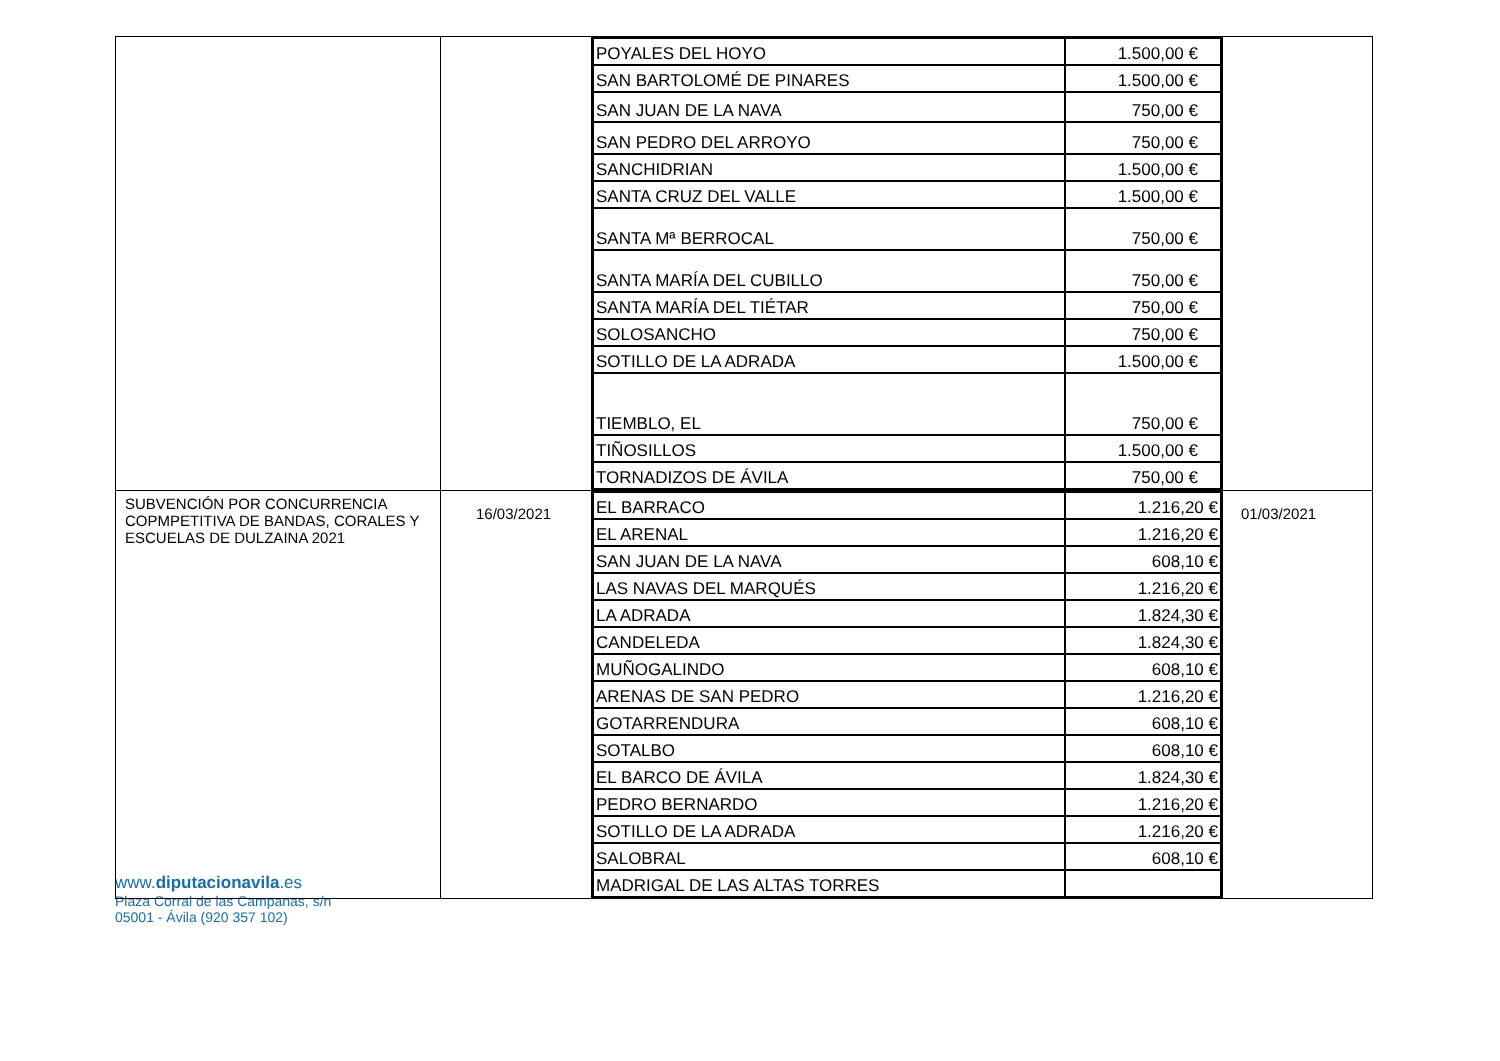| | | / POYALES DEL HOYO / 1.500,00 € / / SAN BARTOLOMÉ DE PINARES / 1.500,00 € / / SAN JUAN DE LA NAVA / 750,00 € / / SAN PEDRO DEL ARROYO / 750,00 € / / SANCHIDRIAN / 1.500,00 € / / SANTA CRUZ DEL VALLE / 1.500,00 € / / SANTA Mª BERROCAL / 750,00 € / / SANTA MARÍA DEL CUBILLO / 750,00 € / / SANTA MARÍA DEL TIÉTAR / 750,00 € / / SOLOSANCHO / 750,00 € / / SOTILLO DE LA ADRADA / 1.500,00 € / / TIEMBLO, EL / 750,00 € / / TIÑOSILLOS / 1.500,00 € / / TORNADIZOS DE ÁVILA / 750,00 € / | |
| SUBVENCIÓN POR CONCURRENCIA COPMPETITIVA DE BANDAS, CORALES Y ESCUELAS DE DULZAINA 2021 | 16/03/2021 | / EL BARRACO / 1.216,20 € / / EL ARENAL / 1.216,20 € / / SAN JUAN DE LA NAVA / 608,10 € / / LAS NAVAS DEL MARQUÉS / 1.216,20 € / / LA ADRADA / 1.824,30 € / / CANDELEDA / 1.824,30 € / / MUÑOGALINDO / 608,10 € / / ARENAS DE SAN PEDRO / 1.216,20 € / / GOTARRENDURA / 608,10 € / / SOTALBO / 608,10 € / / EL BARCO DE ÁVILA / 1.824,30 € / / PEDRO BERNARDO / 1.216,20 € / / SOTILLO DE LA ADRADA / 1.216,20 € / / SALOBRAL / 608,10 € / / MADRIGAL DE LAS ALTAS TORRES / / | 01/03/2021 |
www.diputacionavila.es
Plaza Corral de las Campanas, s/n
05001 - Ávila (920 357 102)